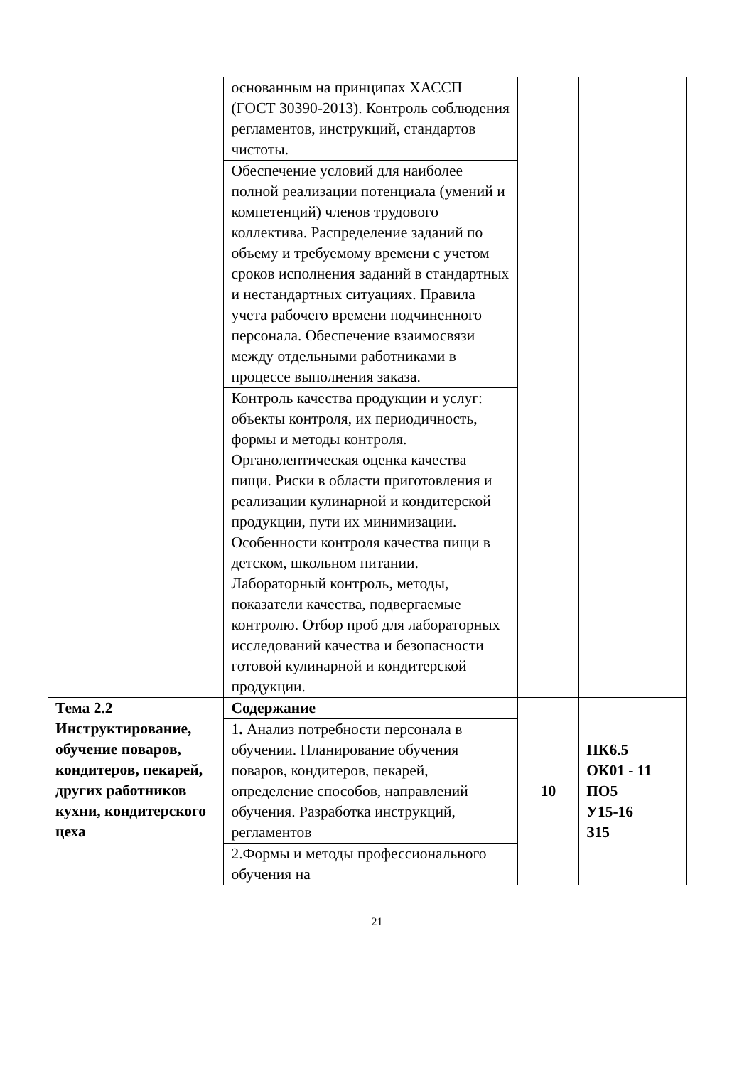| | основанным на принципах ХАССП (ГОСТ 30390-2013). Контроль соблюдения регламентов, инструкций, стандартов чистоты. | | |
| | Обеспечение условий для наиболее полной реализации потенциала (умений и компетенций) членов трудового коллектива. Распределение заданий по объему и требуемому времени с учетом сроков исполнения заданий в стандартных и нестандартных ситуациях. Правила учета рабочего времени подчиненного персонала. Обеспечение взаимосвязи между отдельными работниками в процессе выполнения заказа. | | |
| | Контроль качества продукции и услуг: объекты контроля, их периодичность, формы и методы контроля. Органолептическая оценка качества пищи. Риски в области приготовления и реализации кулинарной и кондитерской продукции, пути их минимизации. Особенности контроля качества пищи в детском, школьном питании. Лабораторный контроль, методы, показатели качества, подвергаемые контролю. Отбор проб для лабораторных исследований качества и безопасности готовой кулинарной и кондитерской продукции. | | |
| Тема 2.2 Инструктирование, обучение поваров, кондитеров, пекарей, других работников кухни, кондитерского цеха | Содержание | 10 | ПК6.5 ОК01 - 11 ПО5 У15-16 З15 |
| | 1 . Анализ потребности персонала в обучении. Планирование обучения поваров, кондитеров, пекарей, определение способов, направлений обучения. Разработка инструкций, регламентов | | |
| | 2.Формы и методы профессионального обучения на | | |
21